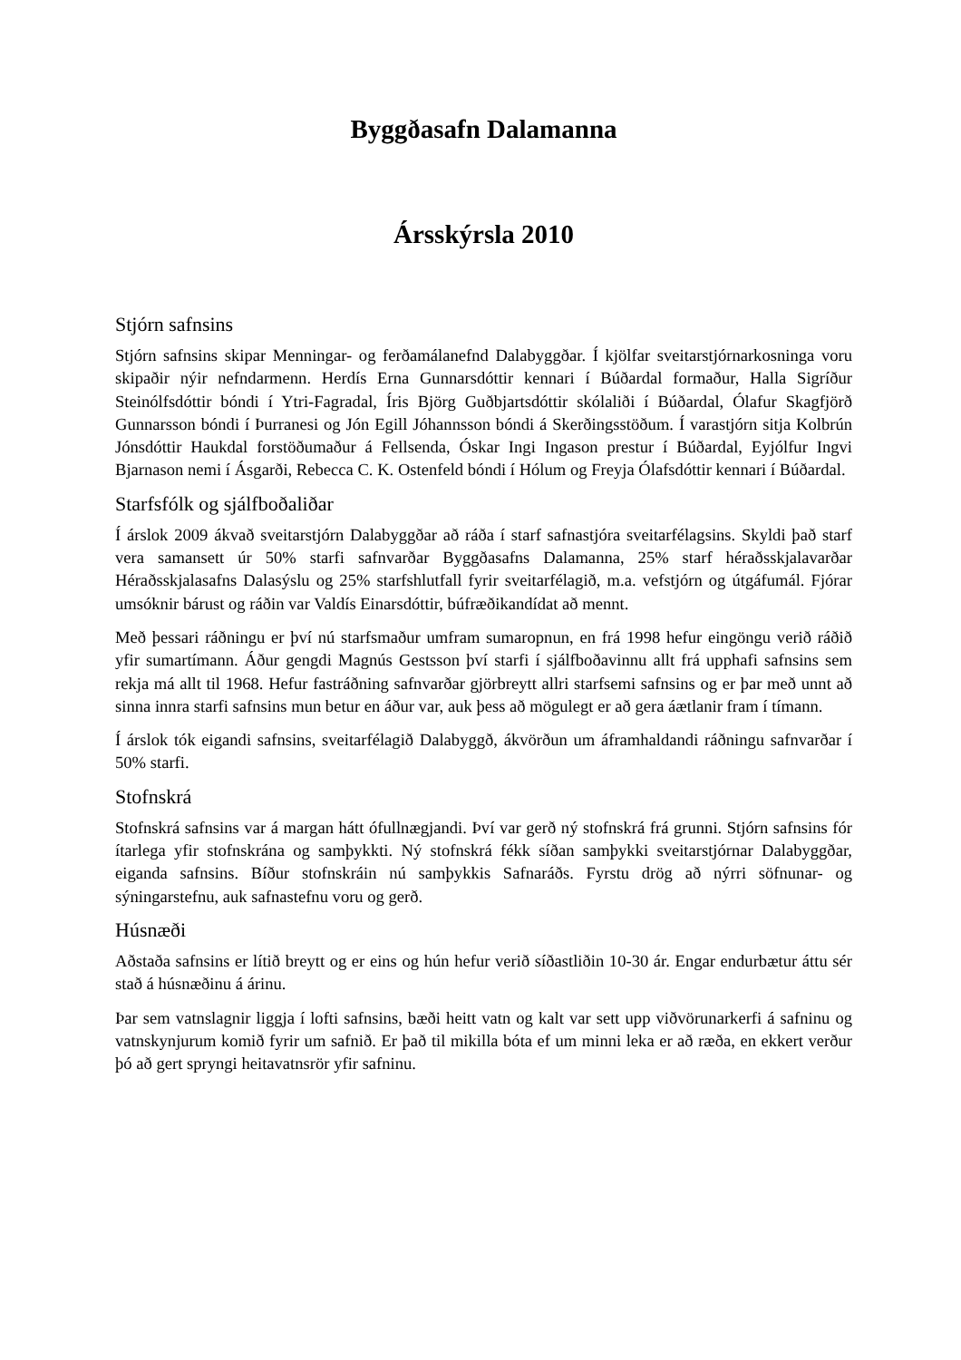Byggðasafn Dalamanna
Ársskýrsla 2010
Stjórn safnsins
Stjórn safnsins skipar Menningar- og ferðamálanefnd Dalabyggðar. Í kjölfar sveitarstjórnarkosninga voru skipaðir nýir nefndarmenn. Herdís Erna Gunnarsdóttir kennari í Búðardal formaður, Halla Sigríður Steinólfsdóttir bóndi í Ytri-Fagradal, Íris Björg Guðbjartsdóttir skólaliði í Búðardal, Ólafur Skagfjörð Gunnarsson bóndi í Þurranesi og Jón Egill Jóhannsson bóndi á Skerðingsstöðum. Í varastjórn sitja Kolbrún Jónsdóttir Haukdal forstöðumaður á Fellsenda, Óskar Ingi Ingason prestur í Búðardal, Eyjólfur Ingvi Bjarnason nemi í Ásgarði, Rebecca C. K. Ostenfeld bóndi í Hólum og Freyja Ólafsdóttir kennari í Búðardal.
Starfsfólk og sjálfboðaliðar
Í árslok 2009 ákvað sveitarstjórn Dalabyggðar að ráða í starf safnastjóra sveitarfélagsins. Skyldi það starf vera samansett úr 50% starfi safnvarðar Byggðasafns Dalamanna, 25% starf héraðsskjalavarðar Héraðsskjalasafns Dalasýslu og 25% starfshlutfall fyrir sveitarfélagið, m.a. vefstjórn og útgáfumál. Fjórar umsóknir bárust og ráðin var Valdís Einarsdóttir, búfræðikandídat að mennt.
Með þessari ráðningu er því nú starfsmaður umfram sumaropnun, en frá 1998 hefur eingöngu verið ráðið yfir sumartímann. Áður gengdi Magnús Gestsson því starfi í sjálfboðavinnu allt frá upphafi safnsins sem rekja má allt til 1968. Hefur fastráðning safnvarðar gjörbreytt allri starfsemi safnsins og er þar með unnt að sinna innra starfi safnsins mun betur en áður var, auk þess að mögulegt er að gera áætlanir fram í tímann.
Í árslok tók eigandi safnsins, sveitarfélagið Dalabyggð, ákvörðun um áframhaldandi ráðningu safnvarðar í 50% starfi.
Stofnskrá
Stofnskrá safnsins var á margan hátt ófullnægjandi. Því var gerð ný stofnskrá frá grunni. Stjórn safnsins fór ítarlega yfir stofnskrána og samþykkti. Ný stofnskrá fékk síðan samþykki sveitarstjórnar Dalabyggðar, eiganda safnsins. Bíður stofnskráin nú samþykkis Safnaráðs. Fyrstu drög að nýrri söfnunar- og sýningarstefnu, auk safnastefnu voru og gerð.
Húsnæði
Aðstaða safnsins er lítið breytt og er eins og hún hefur verið síðastliðin 10-30 ár. Engar endurbætur áttu sér stað á húsnæðinu á árinu.
Þar sem vatnslagnir liggja í lofti safnsins, bæði heitt vatn og kalt var sett upp viðvörunarkerfi á safninu og vatnskynjurum komið fyrir um safnið. Er það til mikilla bóta ef um minni leka er að ræða, en ekkert verður þó að gert spryngi heitavatnsrör yfir safninu.